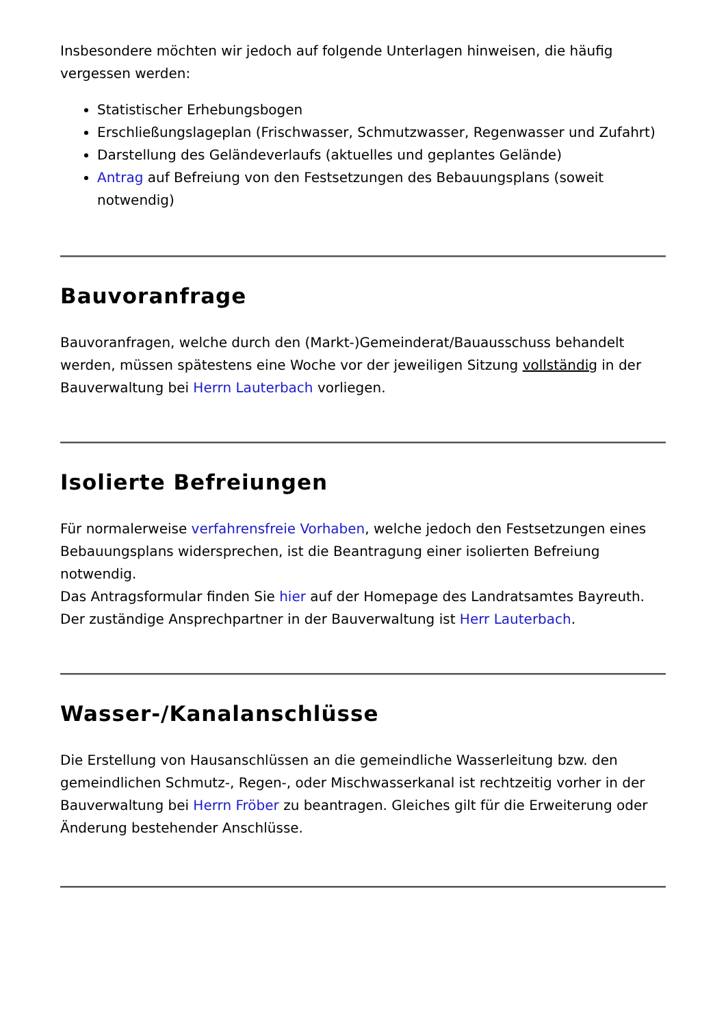Insbesondere möchten wir jedoch auf folgende Unterlagen hinweisen, die häufig vergessen werden:
Statistischer Erhebungsbogen
Erschließungslageplan (Frischwasser, Schmutzwasser, Regenwasser und Zufahrt)
Darstellung des Geländeverlaufs (aktuelles und geplantes Gelände)
Antrag auf Befreiung von den Festsetzungen des Bebauungsplans (soweit notwendig)
Bauvoranfrage
Bauvoranfragen, welche durch den (Markt-)Gemeinderat/Bauausschuss behandelt werden, müssen spätestens eine Woche vor der jeweiligen Sitzung vollständig in der Bauverwaltung bei Herrn Lauterbach vorliegen.
Isolierte Befreiungen
Für normalerweise verfahrensfreie Vorhaben, welche jedoch den Festsetzungen eines Bebauungsplans widersprechen, ist die Beantragung einer isolierten Befreiung notwendig.
Das Antragsformular finden Sie hier auf der Homepage des Landratsamtes Bayreuth. Der zuständige Ansprechpartner in der Bauverwaltung ist Herr Lauterbach.
Wasser-/Kanalanschlüsse
Die Erstellung von Hausanschlüssen an die gemeindliche Wasserleitung bzw. den gemeindlichen Schmutz-, Regen-, oder Mischwasserkanal ist rechtzeitig vorher in der Bauverwaltung bei Herrn Fröber zu beantragen. Gleiches gilt für die Erweiterung oder Änderung bestehender Anschlüsse.